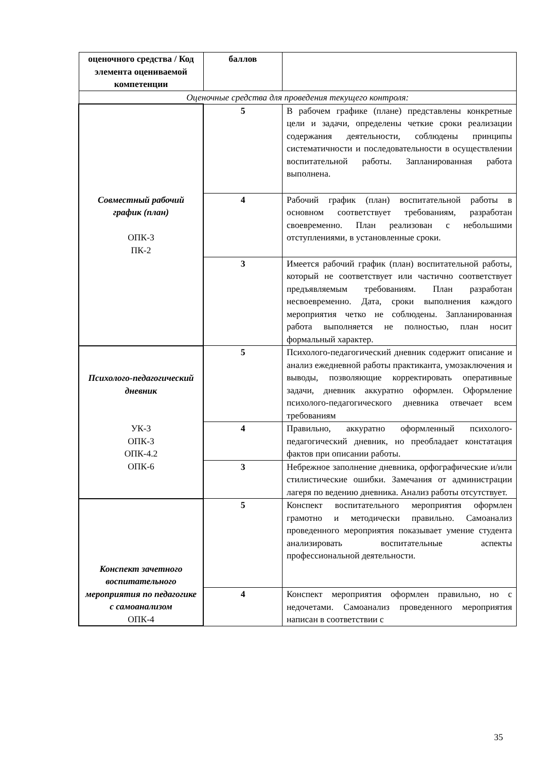| оценочного средства / Код элемента оцениваемой компетенции | баллов | |
| Оценочные средства для проведения текущего контроля: | | |
| Совместный рабочий график (план) ОПК-3 ПК-2 | 5 | В рабочем графике (плане) представлены конкретные цели и задачи, определены четкие сроки реализации содержания деятельности, соблюдены принципы систематичности и последовательности в осуществлении воспитательной работы. Запланированная работа выполнена. |
| | 4 | Рабочий график (план) воспитательной работы в основном соответствует требованиям, разработан своевременно. План реализован с небольшими отступлениями, в установленные сроки. |
| | 3 | Имеется рабочий график (план) воспитательной работы, который не соответствует или частично соответствует предъявляемым требованиям. План разработан несвоевременно. Дата, сроки выполнения каждого мероприятия четко не соблюдены. Запланированная работа выполняется не полностью, план носит формальный характер. |
| Психолого-педагогический дневник УК-3 ОПК-3 ОПК-4.2 ОПК-6 | 5 | Психолого-педагогический дневник содержит описание и анализ ежедневной работы практиканта, умозаключения и выводы, позволяющие корректировать оперативные задачи, дневник аккуратно оформлен. Оформление психолого-педагогического дневника отвечает всем требованиям |
| | 4 | Правильно, аккуратно оформленный психолого-педагогический дневник, но преобладает констатация фактов при описании работы. |
| | 3 | Небрежное заполнение дневника, орфографические и/или стилистические ошибки. Замечания от администрации лагеря по ведению дневника. Анализ работы отсутствует. |
| Конспект зачетного воспитательного мероприятия по педагогике с самоанализом ОПК-4 | 5 | Конспект воспитательного мероприятия оформлен грамотно и методически правильно. Самоанализ проведенного мероприятия показывает умение студента анализировать воспитательные аспекты профессиональной деятельности. |
| | 4 | Конспект мероприятия оформлен правильно, но с недочетами. Самоанализ проведенного мероприятия написан в соответствии с |
35